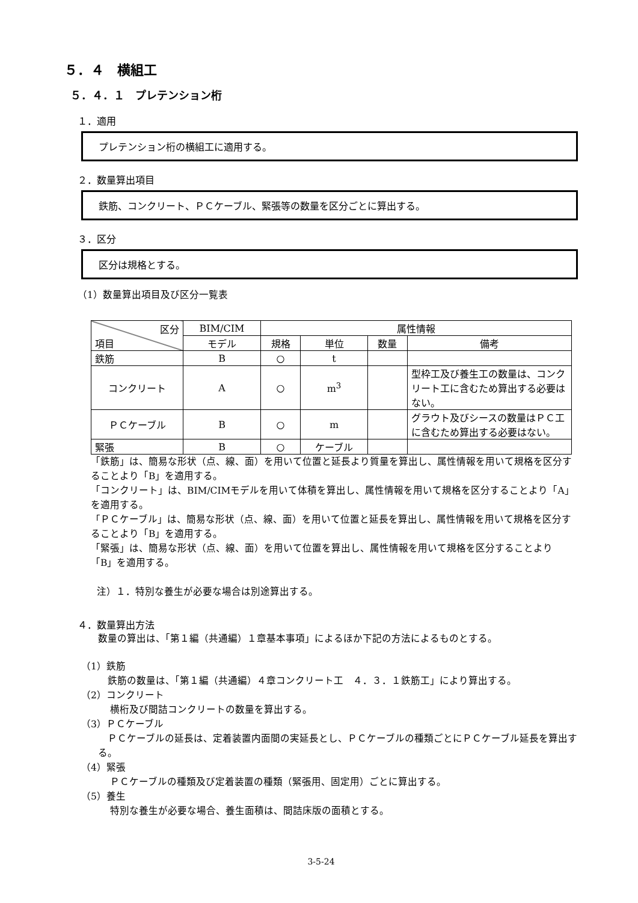５．４　横組工
５．４．１　プレテンション桁
１．適用
プレテンション桁の横組工に適用する。
２．数量算出項目
鉄筋、コンクリート、ＰＣケーブル、緊張等の数量を区分ごとに算出する。
３．区分
区分は規格とする。
（1）数量算出項目及び区分一覧表
| 区分 項目 | BIM/CIM | 属性情報 | | | |
| --- | --- | --- | --- | --- | --- |
| | モデル | 規格 | 単位 | 数量 | 備考 |
| 鉄筋 | B | ○ | t | | |
| コンクリート | A | ○ | m<sup>3</sup> | | 型枠工及び養生工の数量は、コンクリート工に含むため算出する必要はない。 |
| ＰＣケーブル | B | ○ | m | | グラウト及びシースの数量はＰＣ工に含むため算出する必要はない。 |
| 緊張 | B | ○ | ケーブル | | |
「鉄筋」は、簡易な形状（点、線、面）を用いて位置と延長より質量を算出し、属性情報を用いて規格を区分することより「B」を適用する。
「コンクリート」は、BIM/CIMモデルを用いて体積を算出し、属性情報を用いて規格を区分することより「A」を適用する。
「ＰＣケーブル」は、簡易な形状（点、線、面）を用いて位置と延長を算出し、属性情報を用いて規格を区分することより「B」を適用する。
「緊張」は、簡易な形状（点、線、面）を用いて位置を算出し、属性情報を用いて規格を区分することより「B」を適用する。
注）１．特別な養生が必要な場合は別途算出する。
４．数量算出方法
数量の算出は、「第１編（共通編）１章基本事項」によるほか下記の方法によるものとする。
（1）鉄筋
　鉄筋の数量は、「第１編（共通編）４章コンクリート工　４．３．１鉄筋工」により算出する。
（2）コンクリート
横桁及び間詰コンクリートの数量を算出する。
（3）ＰＣケーブル
　ＰＣケーブルの延長は、定着装置内面間の実延長とし、ＰＣケーブルの種類ごとにＰＣケーブル延長を算出する。
（4）緊張
ＰＣケーブルの種類及び定着装置の種類（緊張用、固定用）ごとに算出する。
（5）養生
特別な養生が必要な場合、養生面積は、間詰床版の面積とする。
3-5-24